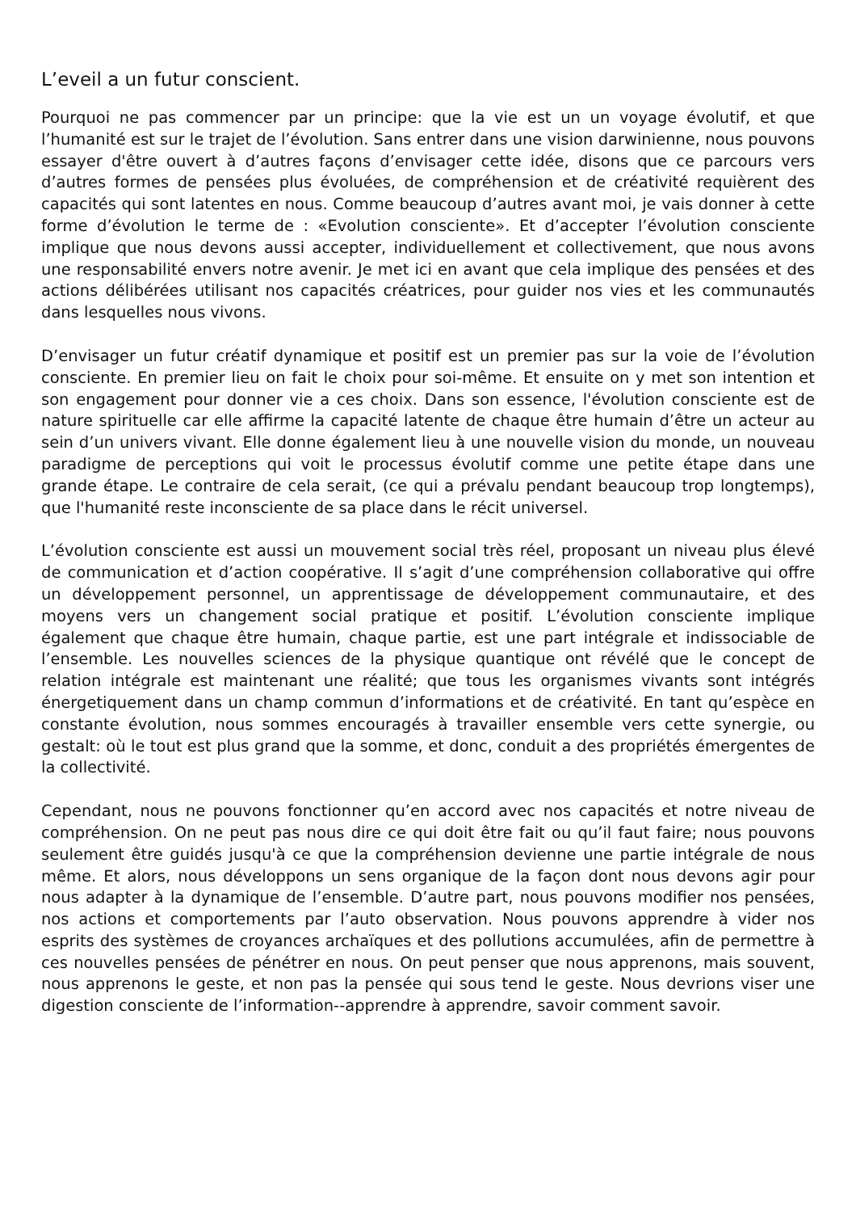L’eveil a un futur conscient.
Pourquoi ne pas commencer par un principe: que la vie est un un voyage évolutif, et que l’humanité est sur le trajet de l’évolution. Sans entrer dans une vision darwinienne, nous pouvons essayer d'être ouvert à d’autres façons d’envisager cette idée, disons que ce parcours vers d’autres formes de pensées plus évoluées, de compréhension et de créativité requièrent des capacités qui sont latentes en nous. Comme beaucoup d’autres avant moi, je vais donner à cette forme d’évolution le terme de : «Evolution consciente». Et d’accepter l’évolution consciente implique que nous devons aussi accepter, individuellement et collectivement, que nous avons une responsabilité envers notre avenir. Je met ici en avant que cela implique des pensées et des actions délibérées utilisant nos capacités créatrices, pour guider nos vies et les communautés dans lesquelles nous vivons.
D’envisager un futur créatif dynamique et positif est un premier pas sur la voie de l’évolution consciente. En premier lieu on fait le choix pour soi-même. Et ensuite on y met son intention et son engagement pour donner vie a ces choix. Dans son essence, l'évolution consciente est de nature spirituelle car elle affirme la capacité latente de chaque être humain d’être un acteur au sein d’un univers vivant. Elle donne également lieu à une nouvelle vision du monde, un nouveau paradigme de perceptions qui voit le processus évolutif comme une petite étape dans une grande étape. Le contraire de cela serait, (ce qui a prévalu pendant beaucoup trop longtemps), que l'humanité reste inconsciente de sa place dans le récit universel.
L’évolution consciente est aussi un mouvement social très réel, proposant un niveau plus élevé de communication et d’action coopérative. Il s’agit d’une compréhension collaborative qui offre un développement personnel, un apprentissage de développement communautaire, et des moyens vers un changement social pratique et positif. L’évolution consciente implique également que chaque être humain, chaque partie, est une part intégrale et indissociable de l’ensemble. Les nouvelles sciences de la physique quantique ont révélé que le concept de relation intégrale est maintenant une réalité; que tous les organismes vivants sont intégrés énergetiquement dans un champ commun d’informations et de créativité. En tant qu’espèce en constante évolution, nous sommes encouragés à travailler ensemble vers cette synergie, ou gestalt: où le tout est plus grand que la somme, et donc, conduit a des propriétés émergentes de la collectivité.
Cependant, nous ne pouvons fonctionner qu’en accord avec nos capacités et notre niveau de compréhension. On ne peut pas nous dire ce qui doit être fait ou qu’il faut faire; nous pouvons seulement être guidés jusqu'à ce que la compréhension devienne une partie intégrale de nous même. Et alors, nous développons un sens organique de la façon dont nous devons agir pour nous adapter à la dynamique de l’ensemble. D’autre part, nous pouvons modifier nos pensées, nos actions et comportements par l’auto observation. Nous pouvons apprendre à vider nos esprits des systèmes de croyances archaïques et des pollutions accumulées, afin de permettre à ces nouvelles pensées de pénétrer en nous. On peut penser que nous apprenons, mais souvent, nous apprenons le geste, et non pas la pensée qui sous tend le geste. Nous devrions viser une digestion consciente de l’information--apprendre à apprendre, savoir comment savoir.